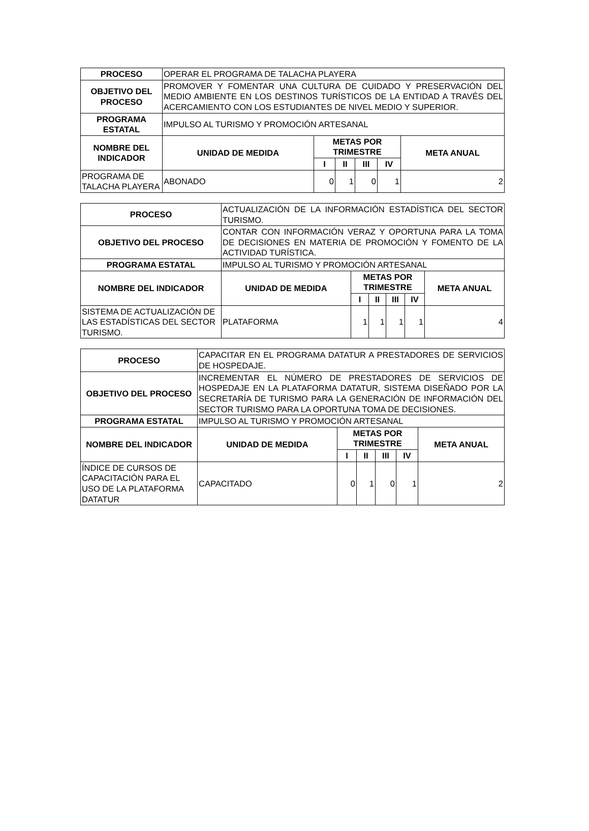| PROCESO | OPERAR EL PROGRAMA DE TALACHA PLAYERA | | | | | |
| OBJETIVO DEL PROCESO | PROMOVER Y FOMENTAR UNA CULTURA DE CUIDADO Y PRESERVACIÓN DEL MEDIO AMBIENTE EN LOS DESTINOS TURÍSTICOS DE LA ENTIDAD A TRAVÉS DEL ACERCAMIENTO CON LOS ESTUDIANTES DE NIVEL MEDIO Y SUPERIOR. | | | | | |
| PROGRAMA ESTATAL | IMPULSO AL TURISMO Y PROMOCIÓN ARTESANAL | | | | | |
| NOMBRE DEL INDICADOR | UNIDAD DE MEDIDA | METAS POR TRIMESTRE | | | | META ANUAL |
| | | I | II | III | IV | |
| PROGRAMA DE TALACHA PLAYERA | ABONADO | 0 | 1 | 0 | 1 | 2 |
| PROCESO | ACTUALIZACIÓN DE LA INFORMACIÓN ESTADÍSTICA DEL SECTOR TURISMO. | | | | | |
| OBJETIVO DEL PROCESO | CONTAR CON INFORMACIÓN VERAZ Y OPORTUNA PARA LA TOMA DE DECISIONES EN MATERIA DE PROMOCIÓN Y FOMENTO DE LA ACTIVIDAD TURÍSTICA. | | | | | |
| PROGRAMA ESTATAL | IMPULSO AL TURISMO Y PROMOCIÓN ARTESANAL | | | | | |
| NOMBRE DEL INDICADOR | UNIDAD DE MEDIDA | METAS POR TRIMESTRE | | | | META ANUAL |
| | | I | II | III | IV | |
| SISTEMA DE ACTUALIZACIÓN DE LAS ESTADÍSTICAS DEL SECTOR TURISMO. | PLATAFORMA | 1 | 1 | 1 | 1 | 4 |
| PROCESO | CAPACITAR EN EL PROGRAMA DATATUR A PRESTADORES DE SERVICIOS DE HOSPEDAJE. | | | | | |
| OBJETIVO DEL PROCESO | INCREMENTAR EL NÚMERO DE PRESTADORES DE SERVICIOS DE HOSPEDAJE EN LA PLATAFORMA DATATUR, SISTEMA DISEÑADO POR LA SECRETARÍA DE TURISMO PARA LA GENERACIÓN DE INFORMACIÓN DEL SECTOR TURISMO PARA LA OPORTUNA TOMA DE DECISIONES. | | | | | |
| PROGRAMA ESTATAL | IMPULSO AL TURISMO Y PROMOCIÓN ARTESANAL | | | | | |
| NOMBRE DEL INDICADOR | UNIDAD DE MEDIDA | METAS POR TRIMESTRE | | | | META ANUAL |
| | | I | II | III | IV | |
| ÍNDICE DE CURSOS DE CAPACITACIÓN PARA EL USO DE LA PLATAFORMA DATATUR | CAPACITADO | 0 | 1 | 0 | 1 | 2 |